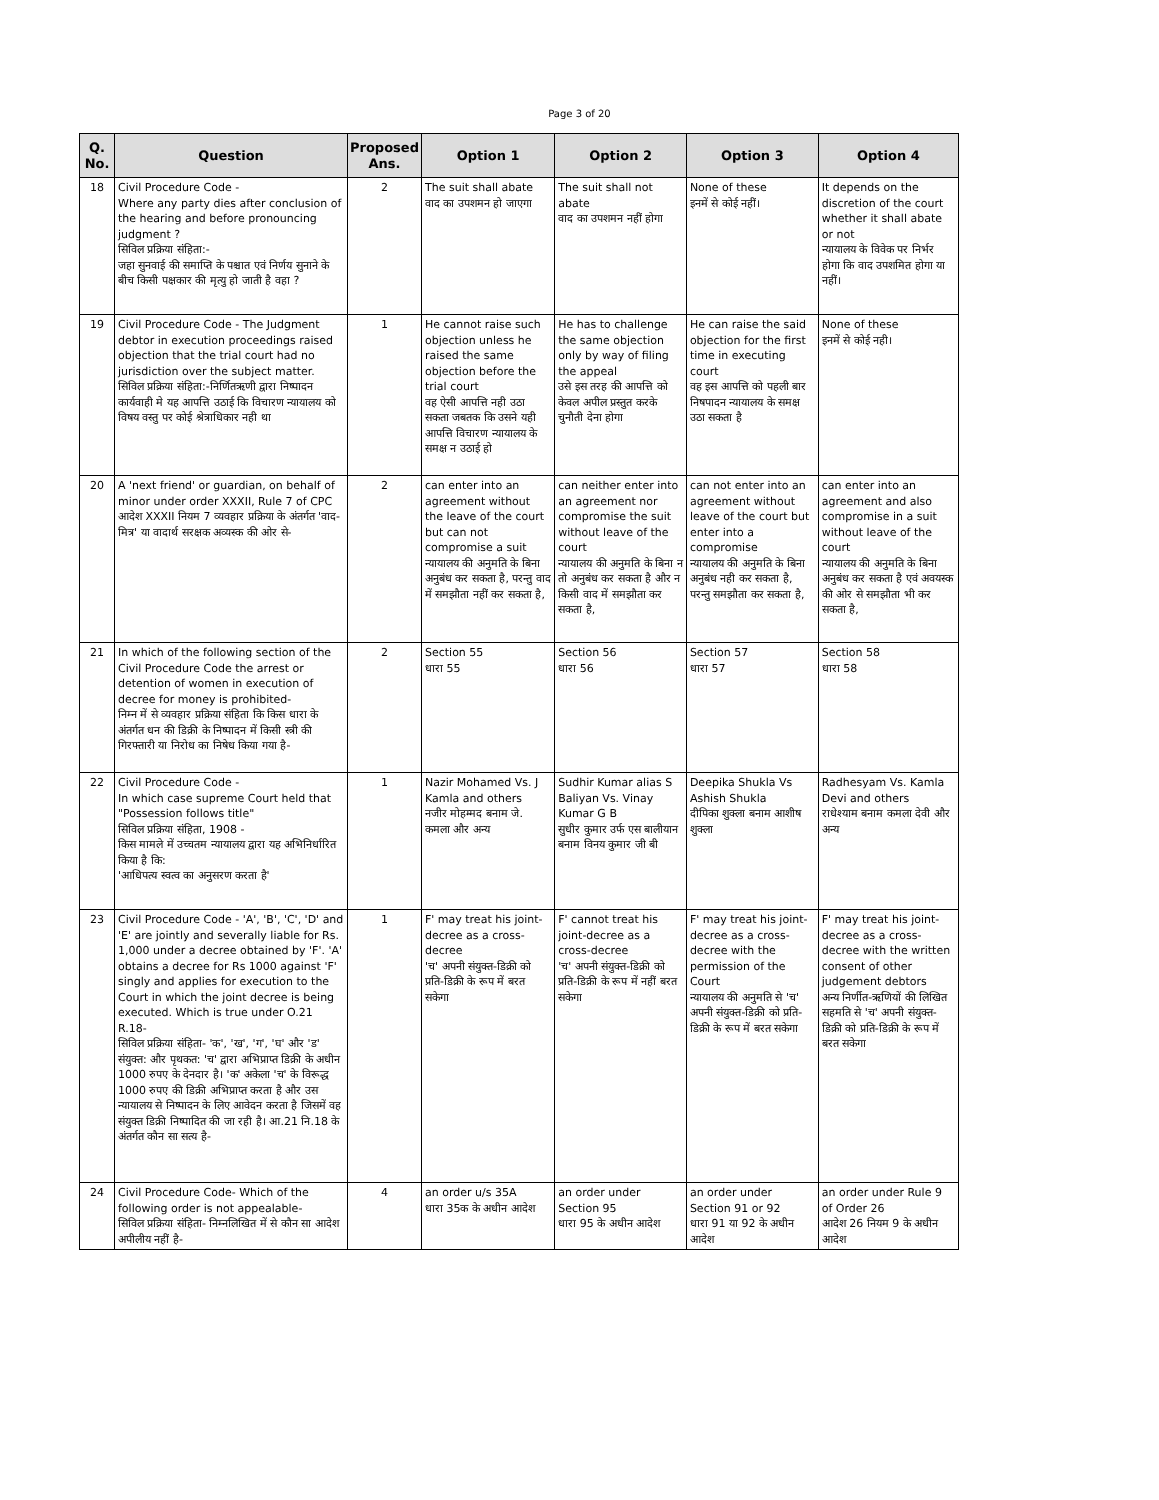Page 3 of 20
| Q. No. | Question | Proposed Ans. | Option 1 | Option 2 | Option 3 | Option 4 |
| --- | --- | --- | --- | --- | --- | --- |
| 18 | Civil Procedure Code - Where any party dies after conclusion of the hearing and before pronouncing judgment ? सिविल प्रक्रिया संहिता:- जहा सुनवाई की समाप्ति के पश्चात एवं निर्णय सुनाने के बीच किसी पक्षकार की मृत्यु हो जाती है वहा ? | 2 | The suit shall abate वाद का उपशमन हो जाएगा | The suit shall not abate वाद का उपशमन नहीं होगा | None of these इनमें से कोई नहीं। | It depends on the discretion of the court whether it shall abate or not न्यायालय के विवेक पर निर्भर होगा कि वाद उपशमित होगा या नहीं। |
| 19 | Civil Procedure Code - The Judgment debtor in execution proceedings raised objection that the trial court had no jurisdiction over the subject matter. सिविल प्रक्रिया संहिता:-निर्णितऋणी द्वारा निष्पादन कार्यवाही मे यह आपत्ति उठाई कि विचारण न्यायालय को विषय वस्तु पर कोई श्रेत्राधिकार नही था | 1 | He cannot raise such objection unless he raised the same objection before the trial court वह ऐसी आपत्ति नही उठा सकता जबतक कि उसने यही आपत्ति विचारण न्यायालय के समक्ष न उठाई हो | He has to challenge the same objection only by way of filing the appeal उसे इस तरह की आपत्ति को केवल अपील प्रस्तुत करके चुनौती देना होगा | He can raise the said objection for the first time in executing court वह इस आपत्ति को पहली बार निषपादन न्यायालय के समक्ष उठा सकता है | None of these इनमें से कोई नही। |
| 20 | A 'next friend' or guardian, on behalf of minor under order XXXII, Rule 7 of CPC आदेश XXXII नियम 7 व्यवहार प्रक्रिया के अंतर्गत 'वाद-मित्र' या वादार्थ सरक्षक अव्यस्क की ओर से- | 2 | can enter into an agreement without the leave of the court but can not compromise a suit न्यायालय की अनुमति के बिना अनुबंध कर सकता है, परन्तु वाद में समझौता नहीं कर सकता है, | can neither enter into an agreement nor compromise the suit without leave of the court न्यायालय की अनुमति के बिना न तो अनुबंध कर सकता है और न किसी वाद में समझौता कर सकता है, | can not enter into an agreement without leave of the court but enter into a compromise न्यायालय की अनुमति के बिना अनुबंध नही कर सकता है, परन्तु समझौता कर सकता है, | can enter into an agreement and also compromise in a suit without leave of the court न्यायालय की अनुमति के बिना अनुबंध कर सकता है एवं अवयस्क की ओर से समझौता भी कर सकता है, |
| 21 | In which of the following section of the Civil Procedure Code the arrest or detention of women in execution of decree for money is prohibited- निम्न में से व्यवहार प्रक्रिया संहिता कि किस धारा के अंतर्गत धन की डिक्री के निष्पादन में किसी स्त्री की गिरफ्तारी या निरोध का निषेध किया गया है- | 2 | Section 55 धारा 55 | Section 56 धारा 56 | Section 57 धारा 57 | Section 58 धारा 58 |
| 22 | Civil Procedure Code - In which case supreme Court held that "Possession follows title" सिविल प्रक्रिया संहिता, 1908 - किस मामले में उच्चतम न्यायालय द्वारा यह अभिनिर्धारित किया है कि: 'आधिपत्य स्वत्व का अनुसरण करता है' | 1 | Nazir Mohamed Vs. J Kamla and others नजीर मोहम्मद बनाम जे. कमला और अन्य | Sudhir Kumar alias S Baliyan Vs. Vinay Kumar G B सुधीर कुमार उर्फ एस बालीयान बनाम विनय कुमार जी बी | Deepika Shukla Vs Ashish Shukla दीपिका शुक्ला बनाम आशीष शुक्ला | Radhesyam Vs. Kamla Devi and others राधेश्याम बनाम कमला देवी और अन्य |
| 23 | Civil Procedure Code - 'A', 'B', 'C', 'D' and 'E' are jointly and severally liable for Rs. 1,000 under a decree obtained by 'F'. 'A' obtains a decree for Rs 1000 against 'F' singly and applies for execution to the Court in which the joint decree is being executed. Which is true under O.21 R.18- सिविल प्रक्रिया संहिता- 'क', 'ख', 'ग', 'घ' और 'ड' संयुक्त: और पृथकत: 'च' द्वारा अभिप्राप्त डिक्री के अधीन 1000 रुपए के देनदार है। 'क' अकेला 'च' के विरूद्ध 1000 रुपए की डिक्री अभिप्राप्त करता है और उस न्यायालय से निष्पादन के लिए आवेदन करता है जिसमें वह संयुक्त डिक्री निष्पादित की जा रही है। आ.21 नि.18 के अंतर्गत कौन सा सत्य है- | 1 | F' may treat his joint-decree as a cross-decree 'च' अपनी संयुक्त-डिक्री को प्रति-डिक्री के रूप में बरत सकेगा | F' cannot treat his joint-decree as a cross-decree 'च' अपनी संयुक्त-डिक्री को प्रति-डिक्री के रूप में नहीं बरत सकेगा | F' may treat his joint-decree as a cross-decree with the permission of the Court न्यायालय की अनुमति से 'च' अपनी संयुक्त-डिक्री को प्रति-डिक्री के रूप में बरत सकेगा | F' may treat his joint-decree as a cross-decree with the written consent of other judgement debtors अन्य निर्णीत-ऋणियों की लिखित सहमति से 'च' अपनी संयुक्त-डिक्री को प्रति-डिक्री के रूप में बरत सकेगा |
| 24 | Civil Procedure Code- Which of the following order is not appealable- सिविल प्रक्रिया संहिता- निम्नलिखित में से कौन सा आदेश अपीलीय नहीं है- | 4 | an order u/s 35A धारा 35क के अधीन आदेश | an order under Section 95 धारा 95 के अधीन आदेश | an order under Section 91 or 92 धारा 91 या 92 के अधीन आदेश | an order under Rule 9 of Order 26 आदेश 26 नियम 9 के अधीन आदेश |